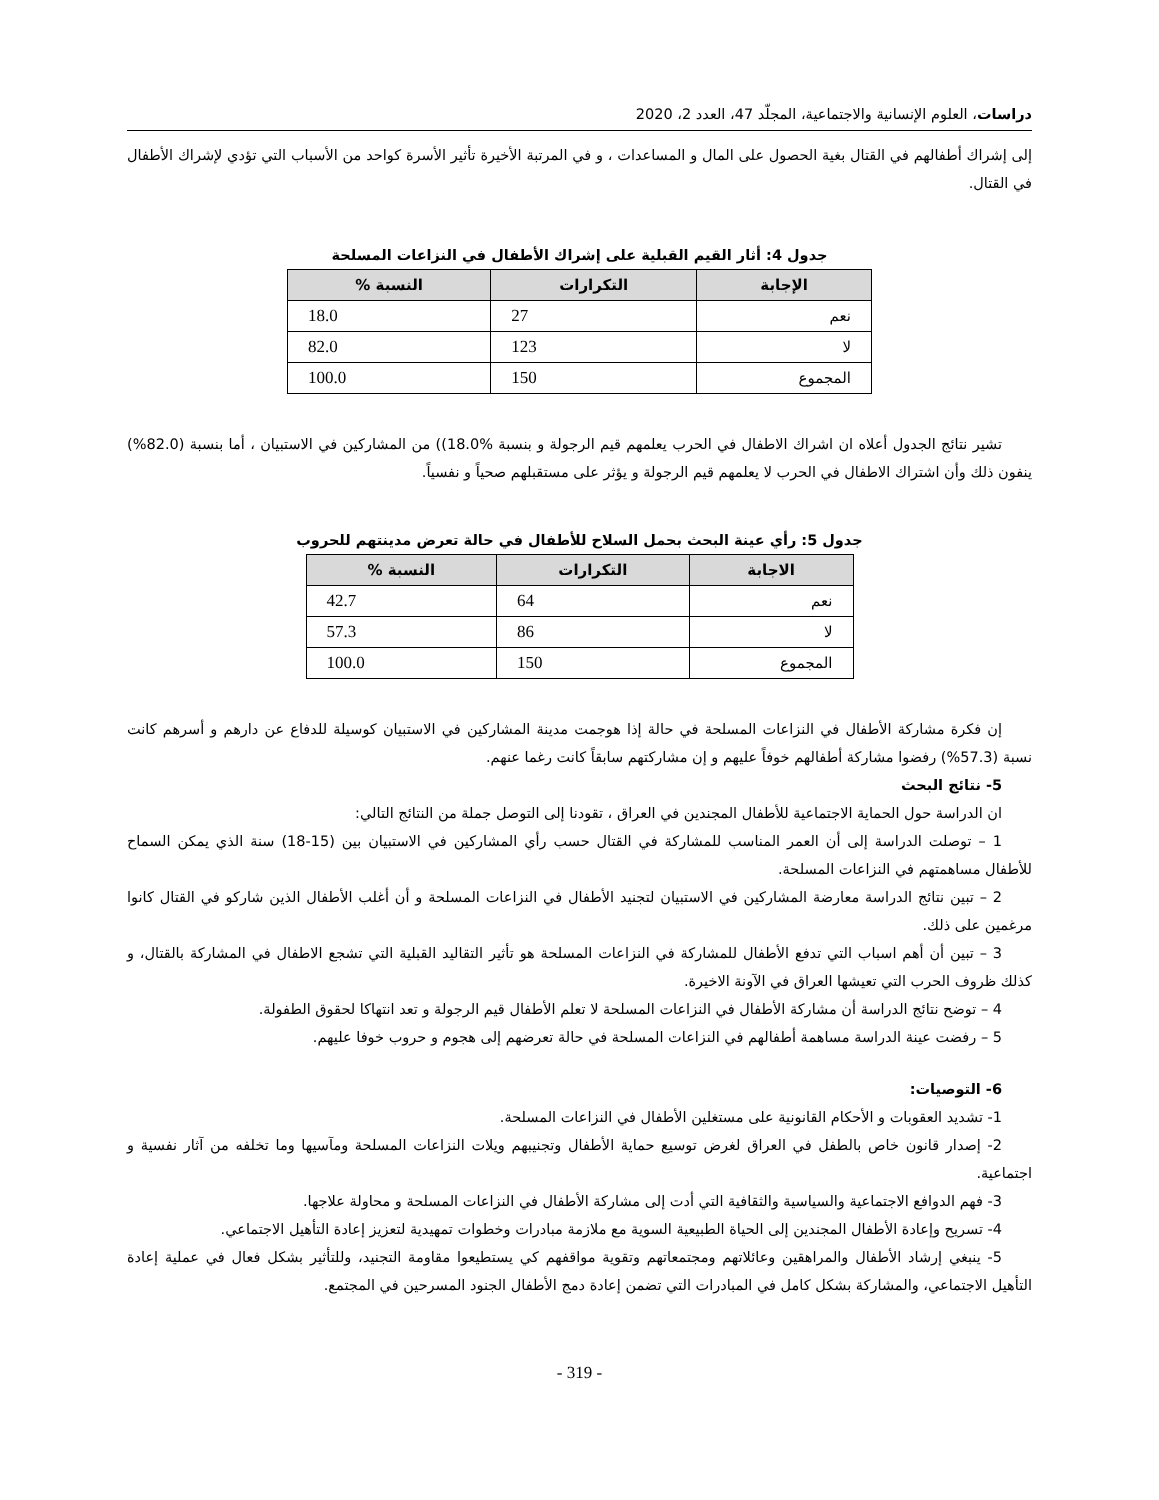دراسات، العلوم الإنسانية والاجتماعية، المجلّد 47، العدد 2، 2020
إلى إشراك أطفالهم في القتال بغية الحصول على المال و المساعدات ، و في المرتبة الأخيرة تأثير الأسرة كواحد من الأسباب التي تؤدي لإشراك الأطفال في القتال.
جدول 4: أثار القيم القبلية على إشراك الأطفال في النزاعات المسلحة
| الإجابة | التكرارات | النسبة % |
| --- | --- | --- |
| نعم | 27 | 18.0 |
| لا | 123 | 82.0 |
| المجموع | 150 | 100.0 |
تشير نتائج الجدول أعلاه ان اشراك الاطفال في الحرب يعلمهم قيم الرجولة و بنسبة %18.0)) من المشاركين في الاستبيان ، أما بنسبة (82.0%) ينفون ذلك وأن اشتراك الاطفال في الحرب لا يعلمهم قيم الرجولة و يؤثر على مستقبلهم صحياً و نفسياً.
جدول 5: رأي عينة البحث بحمل السلاح للأطفال في حالة تعرض مدينتهم للحروب
| الاجابة | التكرارات | النسبة % |
| --- | --- | --- |
| نعم | 64 | 42.7 |
| لا | 86 | 57.3 |
| المجموع | 150 | 100.0 |
إن فكرة مشاركة الأطفال في النزاعات المسلحة في حالة إذا هوجمت مدينة المشاركين في الاستبيان كوسيلة للدفاع عن دارهم و أسرهم كانت نسبة (57.3%) رفضوا مشاركة أطفالهم خوفاً عليهم و إن مشاركتهم سابقاً كانت رغما عنهم.
5- نتائج البحث
ان الدراسة حول الحماية الاجتماعية للأطفال المجندين في العراق ، تقودنا إلى التوصل جملة من النتائج التالي:
1 – توصلت الدراسة إلى أن العمر المناسب للمشاركة في القتال حسب رأي المشاركين في الاستبيان بين (15-18) سنة الذي يمكن السماح للأطفال مساهمتهم في النزاعات المسلحة.
2 – تبين نتائج الدراسة معارضة المشاركين في الاستبيان لتجنيد الأطفال في النزاعات المسلحة و أن أغلب الأطفال الذين شاركو في القتال كانوا مرغمين على ذلك.
3 – تبين أن أهم اسباب التي تدفع الأطفال للمشاركة في النزاعات المسلحة هو تأثير التقاليد القبلية التي تشجع الاطفال في المشاركة بالقتال، و كذلك ظروف الحرب التي تعيشها العراق في الآونة الاخيرة.
4 – توضح نتائج الدراسة أن مشاركة الأطفال في النزاعات المسلحة لا تعلم الأطفال قيم الرجولة و تعد انتهاكا لحقوق الطفولة.
5 – رفضت عينة الدراسة مساهمة أطفالهم في النزاعات المسلحة في حالة تعرضهم إلى هجوم و حروب خوفا عليهم.
6- التوصيات:
1- تشديد العقوبات و الأحكام القانونية على مستغلين الأطفال في النزاعات المسلحة.
2- إصدار قانون خاص بالطفل في العراق لغرض توسيع حماية الأطفال وتجنيبهم ويلات النزاعات المسلحة ومآسيها وما تخلفه من آثار نفسية و اجتماعية.
3- فهم الدوافع الاجتماعية والسياسية والثقافية التي أدت إلى مشاركة الأطفال في النزاعات المسلحة و محاولة علاجها.
4- تسريح وإعادة الأطفال المجندين إلى الحياة الطبيعية السوية مع ملازمة مبادرات وخطوات تمهيدية لتعزيز إعادة التأهيل الاجتماعي.
5- ينبغي إرشاد الأطفال والمراهقين وعائلاتهم ومجتمعاتهم وتقوية مواقفهم كي يستطيعوا مقاومة التجنيد، وللتأثير بشكل فعال في عملية إعادة التأهيل الاجتماعي، والمشاركة بشكل كامل في المبادرات التي تضمن إعادة دمج الأطفال الجنود المسرحين في المجتمع.
- 319 -